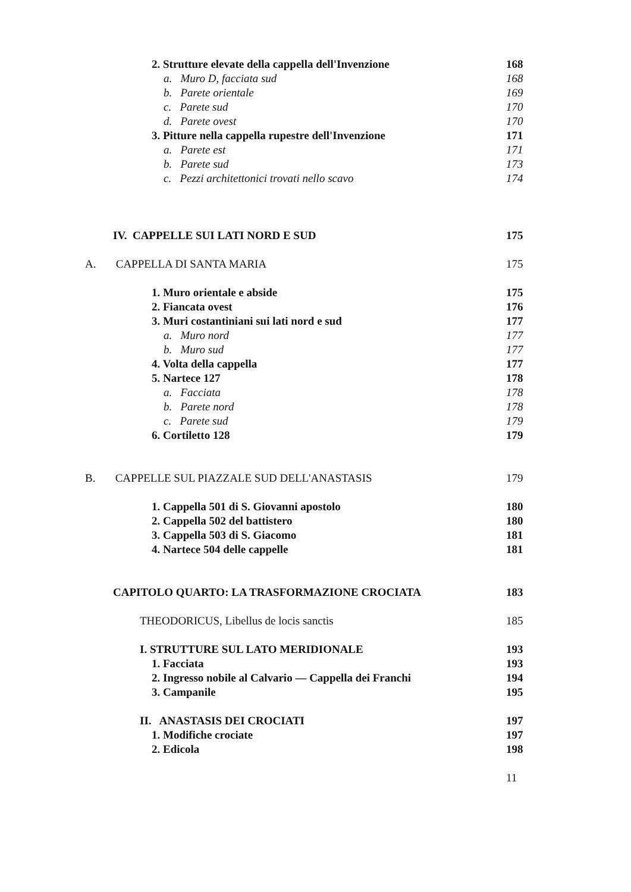2. Strutture elevate della cappella dell'Invenzione 168
a. Muro D, facciata sud 168
b. Parete orientale 169
c. Parete sud 170
d. Parete ovest 170
3. Pitture nella cappella rupestre dell'Invenzione 171
a. Parete est 171
b. Parete sud 173
c. Pezzi architettonici trovati nello scavo 174
IV. CAPPELLE SUI LATI NORD E SUD 175
A. CAPPELLA DI SANTA MARIA 175
1. Muro orientale e abside 175
2. Fiancata ovest 176
3. Muri costantiniani sui lati nord e sud 177
a. Muro nord 177
b. Muro sud 177
4. Volta della cappella 177
5. Nartece 127 178
a. Facciata 178
b. Parete nord 178
c. Parete sud 179
6. Cortiletto 128 179
B. CAPPELLE SUL PIAZZALE SUD DELL'ANASTASIS 179
1. Cappella 501 di S. Giovanni apostolo 180
2. Cappella 502 del battistero 180
3. Cappella 503 di S. Giacomo 181
4. Nartece 504 delle cappelle 181
CAPITOLO QUARTO: LA TRASFORMAZIONE CROCIATA 183
THEODORICUS, Libellus de locis sanctis 185
I. STRUTTURE SUL LATO MERIDIONALE 193
1. Facciata 193
2. Ingresso nobile al Calvario — Cappella dei Franchi 194
3. Campanile 195
II. ANASTASIS DEI CROCIATI 197
1. Modifiche crociate 197
2. Edicola 198
11